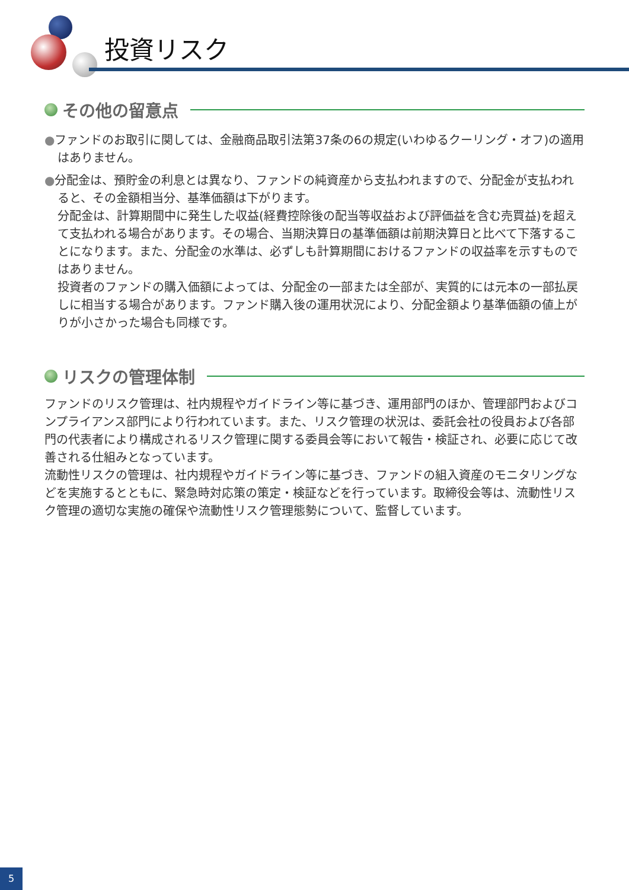投資リスク
その他の留意点
●ファンドのお取引に関しては、金融商品取引法第37条の6の規定(いわゆるクーリング・オフ)の適用はありません。
●分配金は、預貯金の利息とは異なり、ファンドの純資産から支払われますので、分配金が支払われると、その金額相当分、基準価額は下がります。
分配金は、計算期間中に発生した収益(経費控除後の配当等収益および評価益を含む売買益)を超えて支払われる場合があります。その場合、当期決算日の基準価額は前期決算日と比べて下落することになります。また、分配金の水準は、必ずしも計算期間におけるファンドの収益率を示すものではありません。
投資者のファンドの購入価額によっては、分配金の一部または全部が、実質的には元本の一部払戻しに相当する場合があります。ファンド購入後の運用状況により、分配金額より基準価額の値上がりが小さかった場合も同様です。
リスクの管理体制
ファンドのリスク管理は、社内規程やガイドライン等に基づき、運用部門のほか、管理部門およびコンプライアンス部門により行われています。また、リスク管理の状況は、委託会社の役員および各部門の代表者により構成されるリスク管理に関する委員会等において報告・検証され、必要に応じて改善される仕組みとなっています。
流動性リスクの管理は、社内規程やガイドライン等に基づき、ファンドの組入資産のモニタリングなどを実施するとともに、緊急時対応策の策定・検証などを行っています。取締役会等は、流動性リスク管理の適切な実施の確保や流動性リスク管理態勢について、監督しています。
5